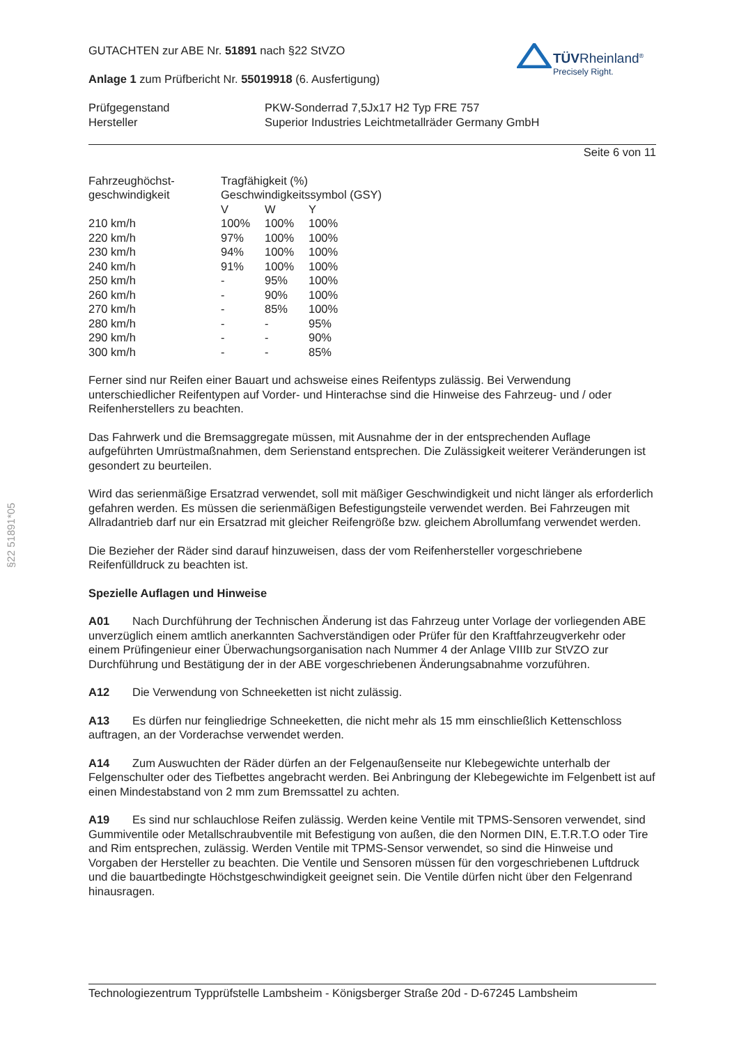§22 51891*05
TÜVRheinland<sup>®</sup>
Precisely Right.
GUTACHTEN zur ABE Nr. 51891 nach §22 StVZO
Anlage 1 zum Prüfbericht Nr. 55019918 (6. Ausfertigung)
| Prüfgegenstand | PKW-Sonderrad 7,5Jx17 H2 Typ FRE 757 |
| Hersteller | Superior Industries Leichtmetallräder Germany GmbH |
Seite 6 von 11
| Fahrzeughöchst- | Tragfähigkeit (%) | | |
| --- | --- | --- | --- |
| geschwindigkeit | Geschwindigkeitssymbol (GSY) | | |
| | V | W | Y |
| 210 km/h | 100% | 100% | 100% |
| 220 km/h | 97% | 100% | 100% |
| 230 km/h | 94% | 100% | 100% |
| 240 km/h | 91% | 100% | 100% |
| 250 km/h | - | 95% | 100% |
| 260 km/h | - | 90% | 100% |
| 270 km/h | - | 85% | 100% |
| 280 km/h | - | - | 95% |
| 290 km/h | - | - | 90% |
| 300 km/h | - | - | 85% |
Ferner sind nur Reifen einer Bauart und achsweise eines Reifentyps zulässig. Bei Verwendung unterschiedlicher Reifentypen auf Vorder- und Hinterachse sind die Hinweise des Fahrzeug- und / oder Reifenherstellers zu beachten.
Das Fahrwerk und die Bremsaggregate müssen, mit Ausnahme der in der entsprechenden Auflage aufgeführten Umrüstmaßnahmen, dem Serienstand entsprechen. Die Zulässigkeit weiterer Veränderungen ist gesondert zu beurteilen.
Wird das serienmäßige Ersatzrad verwendet, soll mit mäßiger Geschwindigkeit und nicht länger als erforderlich gefahren werden. Es müssen die serienmäßigen Befestigungsteile verwendet werden. Bei Fahrzeugen mit Allradantrieb darf nur ein Ersatzrad mit gleicher Reifengröße bzw. gleichem Abrollumfang verwendet werden.
Die Bezieher der Räder sind darauf hinzuweisen, dass der vom Reifenhersteller vorgeschriebene Reifenfülldruck zu beachten ist.
Spezielle Auflagen und Hinweise
A01 Nach Durchführung der Technischen Änderung ist das Fahrzeug unter Vorlage der vorliegenden ABE unverzüglich einem amtlich anerkannten Sachverständigen oder Prüfer für den Kraftfahrzeugverkehr oder einem Prüfingenieur einer Überwachungsorganisation nach Nummer 4 der Anlage VIIIb zur StVZO zur Durchführung und Bestätigung der in der ABE vorgeschriebenen Änderungsabnahme vorzuführen.
A12 Die Verwendung von Schneeketten ist nicht zulässig.
A13 Es dürfen nur feingliedrige Schneeketten, die nicht mehr als 15 mm einschließlich Kettenschloss auftragen, an der Vorderachse verwendet werden.
A14 Zum Auswuchten der Räder dürfen an der Felgenaußenseite nur Klebegewichte unterhalb der Felgenschulter oder des Tiefbettes angebracht werden. Bei Anbringung der Klebegewichte im Felgenbett ist auf einen Mindestabstand von 2 mm zum Bremssattel zu achten.
A19 Es sind nur schlauchlose Reifen zulässig. Werden keine Ventile mit TPMS-Sensoren verwendet, sind Gummiventile oder Metallschraubventile mit Befestigung von außen, die den Normen DIN, E.T.R.T.O oder Tire and Rim entsprechen, zulässig. Werden Ventile mit TPMS-Sensor verwendet, so sind die Hinweise und Vorgaben der Hersteller zu beachten. Die Ventile und Sensoren müssen für den vorgeschriebenen Luftdruck und die bauartbedingte Höchstgeschwindigkeit geeignet sein. Die Ventile dürfen nicht über den Felgenrand hinausragen.
Technologiezentrum Typprüfstelle Lambsheim - Königsberger Straße 20d - D-67245 Lambsheim